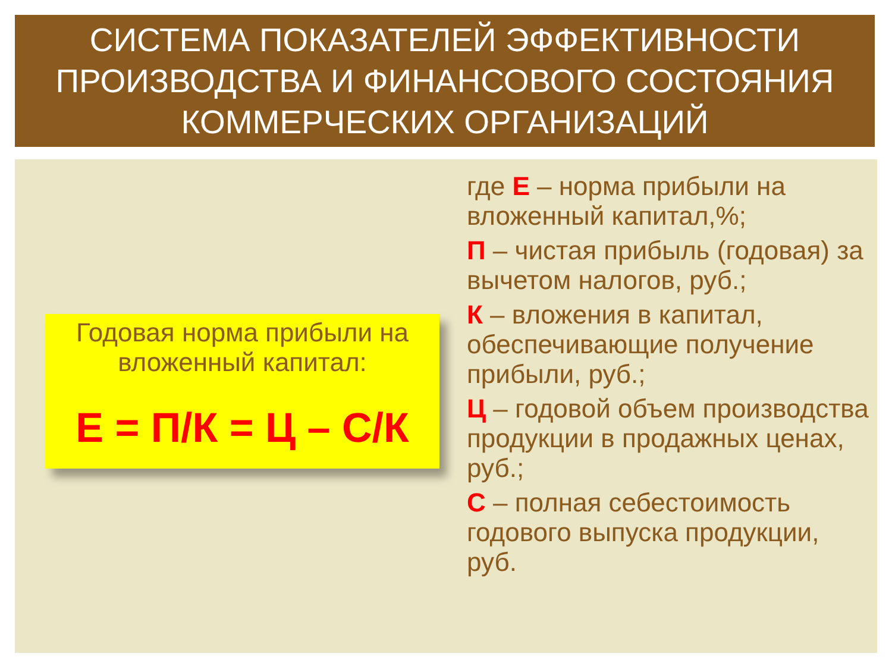СИСТЕМА ПОКАЗАТЕЛЕЙ ЭФФЕКТИВНОСТИ ПРОИЗВОДСТВА И ФИНАНСОВОГО СОСТОЯНИЯ КОММЕРЧЕСКИХ ОРГАНИЗАЦИЙ
Годовая норма прибыли на вложенный капитал:
Е = П/К = Ц – С/К
где Е – норма прибыли на вложенный капитал,%;
П – чистая прибыль (годовая) за вычетом налогов, руб.;
К – вложения в капитал, обеспечивающие получение прибыли, руб.;
Ц – годовой объем производства продукции в продажных ценах, руб.;
С – полная себестоимость годового выпуска продукции, руб.